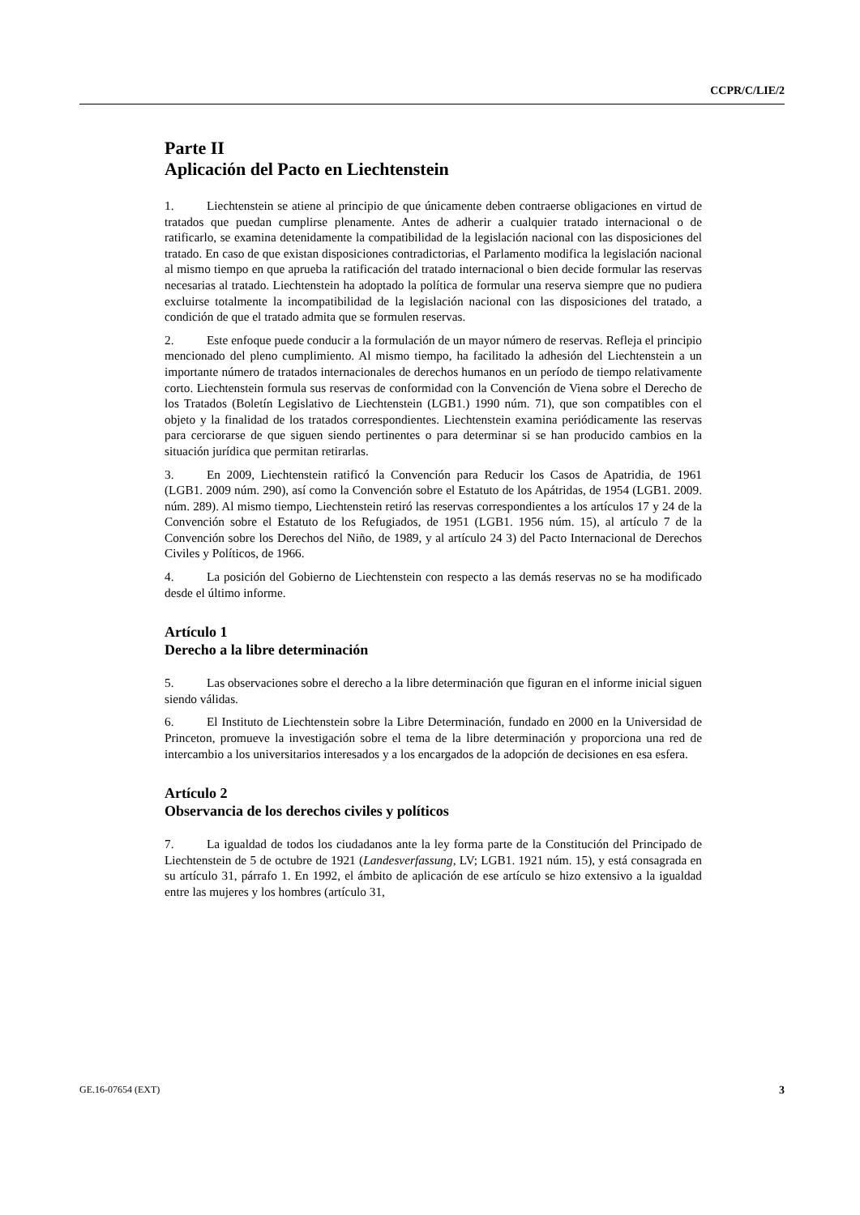CCPR/C/LIE/2
Parte II
Aplicación del Pacto en Liechtenstein
1. Liechtenstein se atiene al principio de que únicamente deben contraerse obligaciones en virtud de tratados que puedan cumplirse plenamente. Antes de adherir a cualquier tratado internacional o de ratificarlo, se examina detenidamente la compatibilidad de la legislación nacional con las disposiciones del tratado. En caso de que existan disposiciones contradictorias, el Parlamento modifica la legislación nacional al mismo tiempo en que aprueba la ratificación del tratado internacional o bien decide formular las reservas necesarias al tratado. Liechtenstein ha adoptado la política de formular una reserva siempre que no pudiera excluirse totalmente la incompatibilidad de la legislación nacional con las disposiciones del tratado, a condición de que el tratado admita que se formulen reservas.
2. Este enfoque puede conducir a la formulación de un mayor número de reservas. Refleja el principio mencionado del pleno cumplimiento. Al mismo tiempo, ha facilitado la adhesión del Liechtenstein a un importante número de tratados internacionales de derechos humanos en un período de tiempo relativamente corto. Liechtenstein formula sus reservas de conformidad con la Convención de Viena sobre el Derecho de los Tratados (Boletín Legislativo de Liechtenstein (LGB1.) 1990 núm. 71), que son compatibles con el objeto y la finalidad de los tratados correspondientes. Liechtenstein examina periódicamente las reservas para cerciorarse de que siguen siendo pertinentes o para determinar si se han producido cambios en la situación jurídica que permitan retirarlas.
3. En 2009, Liechtenstein ratificó la Convención para Reducir los Casos de Apatridia, de 1961 (LGB1. 2009 núm. 290), así como la Convención sobre el Estatuto de los Apátridas, de 1954 (LGB1. 2009. núm. 289). Al mismo tiempo, Liechtenstein retiró las reservas correspondientes a los artículos 17 y 24 de la Convención sobre el Estatuto de los Refugiados, de 1951 (LGB1. 1956 núm. 15), al artículo 7 de la Convención sobre los Derechos del Niño, de 1989, y al artículo 24 3) del Pacto Internacional de Derechos Civiles y Políticos, de 1966.
4. La posición del Gobierno de Liechtenstein con respecto a las demás reservas no se ha modificado desde el último informe.
Artículo 1
Derecho a la libre determinación
5. Las observaciones sobre el derecho a la libre determinación que figuran en el informe inicial siguen siendo válidas.
6. El Instituto de Liechtenstein sobre la Libre Determinación, fundado en 2000 en la Universidad de Princeton, promueve la investigación sobre el tema de la libre determinación y proporciona una red de intercambio a los universitarios interesados y a los encargados de la adopción de decisiones en esa esfera.
Artículo 2
Observancia de los derechos civiles y políticos
7. La igualdad de todos los ciudadanos ante la ley forma parte de la Constitución del Principado de Liechtenstein de 5 de octubre de 1921 (Landesverfassung, LV; LGB1. 1921 núm. 15), y está consagrada en su artículo 31, párrafo 1. En 1992, el ámbito de aplicación de ese artículo se hizo extensivo a la igualdad entre las mujeres y los hombres (artículo 31,
GE.16-07654 (EXT) 3